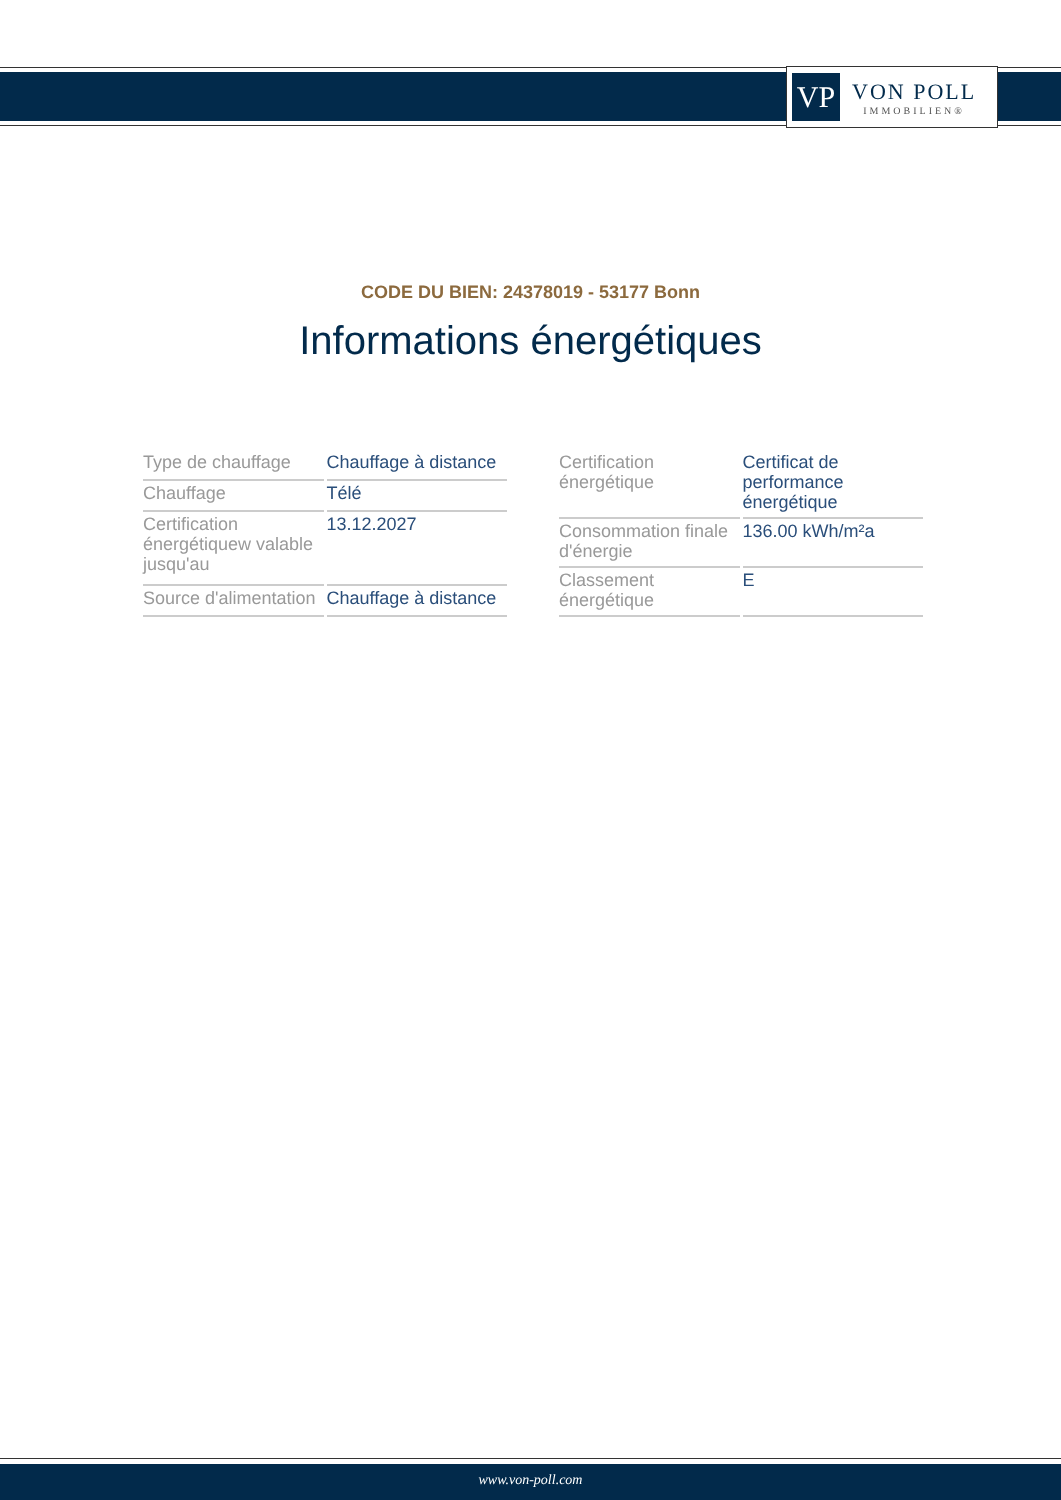VP
VON POLL
IMMOBILIEN®
CODE DU BIEN: 24378019 - 53177 Bonn
Informations énergétiques
| Type de chauffage | Chauffage à distance |
| Chauffage | Télé |
| Certification énergétiquew valable jusqu'au | 13.12.2027 |
| Source d'alimentation | Chauffage à distance |
| Certification énergétique | Certificat de performance énergétique |
| Consommation finale d'énergie | 136.00 kWh/m²a |
| Classement énergétique | E |
www.von-poll.com